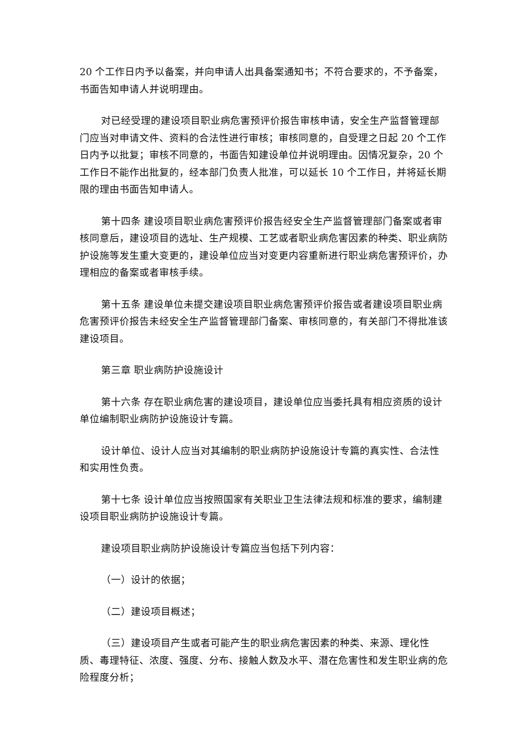20 个工作日内予以备案，并向申请人出具备案通知书；不符合要求的，不予备案，书面告知申请人并说明理由。
对已经受理的建设项目职业病危害预评价报告审核申请，安全生产监督管理部门应当对申请文件、资料的合法性进行审核；审核同意的，自受理之日起 20 个工作日内予以批复；审核不同意的，书面告知建设单位并说明理由。因情况复杂，20 个工作日不能作出批复的，经本部门负责人批准，可以延长 10 个工作日，并将延长期限的理由书面告知申请人。
第十四条 建设项目职业病危害预评价报告经安全生产监督管理部门备案或者审核同意后，建设项目的选址、生产规模、工艺或者职业病危害因素的种类、职业病防护设施等发生重大变更的，建设单位应当对变更内容重新进行职业病危害预评价，办理相应的备案或者审核手续。
第十五条 建设单位未提交建设项目职业病危害预评价报告或者建设项目职业病危害预评价报告未经安全生产监督管理部门备案、审核同意的，有关部门不得批准该建设项目。
第三章 职业病防护设施设计
第十六条 存在职业病危害的建设项目，建设单位应当委托具有相应资质的设计单位编制职业病防护设施设计专篇。
设计单位、设计人应当对其编制的职业病防护设施设计专篇的真实性、合法性和实用性负责。
第十七条 设计单位应当按照国家有关职业卫生法律法规和标准的要求，编制建设项目职业病防护设施设计专篇。
建设项目职业病防护设施设计专篇应当包括下列内容：
（一）设计的依据；
（二）建设项目概述；
（三）建设项目产生或者可能产生的职业病危害因素的种类、来源、理化性质、毒理特征、浓度、强度、分布、接触人数及水平、潜在危害性和发生职业病的危险程度分析；